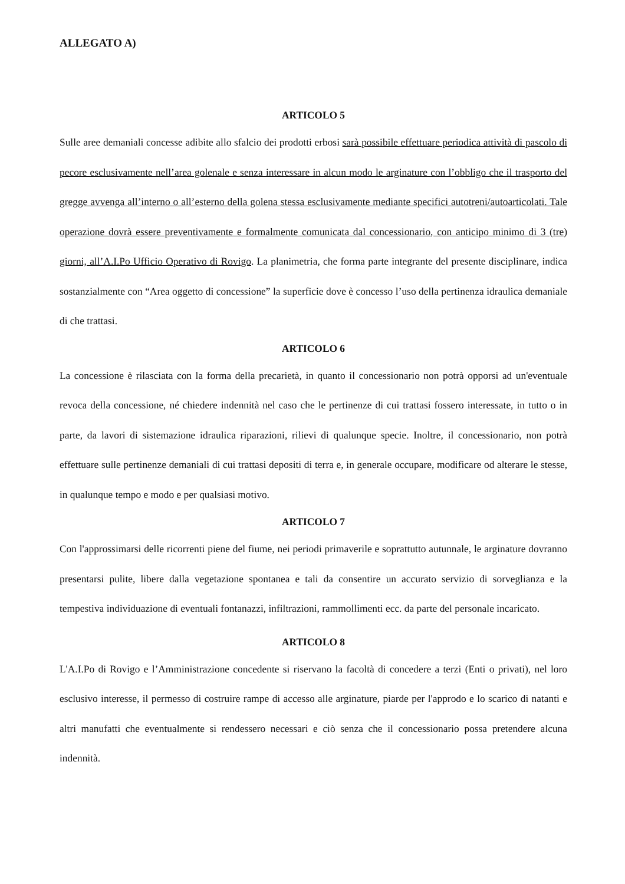ALLEGATO A)
ARTICOLO 5
Sulle aree demaniali concesse adibite allo sfalcio dei prodotti erbosi sarà possibile effettuare periodica attività di pascolo di pecore esclusivamente nell’area golenale e senza interessare in alcun modo le arginature con l’obbligo che il trasporto del gregge avvenga all’interno o all’esterno della golena stessa esclusivamente mediante specifici autotreni/autoarticolati. Tale operazione dovrà essere preventivamente e formalmente comunicata dal concessionario, con anticipo minimo di 3 (tre) giorni, all’A.I.Po Ufficio Operativo di Rovigo. La planimetria, che forma parte integrante del presente disciplinare, indica sostanzialmente con “Area oggetto di concessione” la superficie dove è concesso l’uso della pertinenza idraulica demaniale di che trattasi.
ARTICOLO 6
La concessione è rilasciata con la forma della precarietà, in quanto il concessionario non potrà opporsi ad un'eventuale revoca della concessione, né chiedere indennità nel caso che le pertinenze di cui trattasi fossero interessate, in tutto o in parte, da lavori di sistemazione idraulica riparazioni, rilievi di qualunque specie. Inoltre, il concessionario, non potrà effettuare sulle pertinenze demaniali di cui trattasi depositi di terra e, in generale occupare, modificare od alterare le stesse, in qualunque tempo e modo e per qualsiasi motivo.
ARTICOLO 7
Con l'approssimarsi delle ricorrenti piene del fiume, nei periodi primaverile e soprattutto autunnale, le arginature dovranno presentarsi pulite, libere dalla vegetazione spontanea e tali da consentire un accurato servizio di sorveglianza e la tempestiva individuazione di eventuali fontanazzi, infiltrazioni, rammollimenti ecc. da parte del personale incaricato.
ARTICOLO 8
L'A.I.Po di Rovigo e l’Amministrazione concedente si riservano la facoltà di concedere a terzi (Enti o privati), nel loro esclusivo interesse, il permesso di costruire rampe di accesso alle arginature, piarde per l'approdo e lo scarico di natanti e altri manufatti che eventualmente si rendessero necessari e ciò senza che il concessionario possa pretendere alcuna indennità.